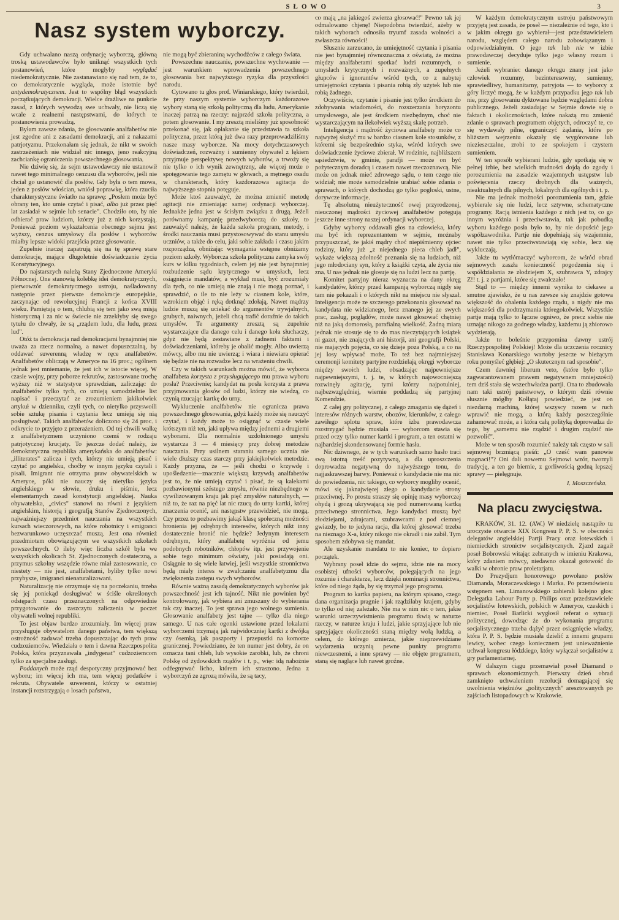SŁOWO 3
Nasz system wyborczy.
Gdy uchwalano naszą ordynację wyborczą, główną troską ustawodawców było uniknąć wszystkich tych postanowień, które mogłyby wyglądać niedemokratycznie. Nie zastanawiano się nad tem, że to, co demokratycznie wygląda, może istotnie być antydemokratycznem. Jest to wspólny błąd wszystkich początkujących demokracji. Wielce drażliwe na punkcie zasad, z których wywodzą swe uchwały, nie liczą się wcale z realnemi następstwami, do których te postanowienia prowadzą.
Byłam zawsze zdania, że głosowanie analfabetów nie jest zgodne ani z zasadami demokracji, ani z nakazami patrjotyzmu. Przekonałam się jednak, że nikt w swoich zastrzeżeniach nie widział nic innego, jeno reakcyjną zachciankę ograniczenia powszechnego głosowania.
Nie dziwię się, że sejm ustawodawczy nie ustanowił nawet tego minimalnego cenzusu dla wyborców, jeśli nie chciał go ustanowić dla posłów. Gdy była o tem mowa, jeden z posłów włościan, wniósł poprawkę, która rzuciła charakterystyczne światło na sprawę: „Posłem może być obrany ten, kto umie czytać i pisać, albo już przez pięć lat zasiadał w sejmie lub senacie". Chodziło oto, by nie odbierać praw ludziom, którzy już z nich korzystają. Ponieważ poziom wykształcenia obecnego sejmu jest wyższy, cenzus umysłowy dla posłów i wyborców miałby lepsze widoki przejścia przez głosowanie.
Zupełnie inaczej zapatrują się na tę sprawę stare demokracje, mające długoletnie doświadczenie życia Konstytucyjnego.
Do najstarszych należą Stany Zjednoczone Ameryki Północnej. One stanowią kolebkę idei demokratycznych, pierwowzór demokratycznego ustroju, naśladowany następnie przez pierwsze demokracje europejskie, zaczynając od rewolucyjnej Francji z końca XVIII wieku. Pamiętają o tem, chlubią się tem jako swą misją historyczną i za nic w świecie nie zrzekłyby się swego tytułu do chwały, że są „rządem ludu, dla ludu, przez lud".
Otóż ta demokracja nad demokracjami bynajmniej nie uważa za rzecz normalną, a nawet dopuszczalną, by oddawać suwerenną władzę w ręce analfabetów. Analfabetów obliczają w Ameryce na 16 proc.; ogólnem jednak jest mniemanie, że jest ich w istocie więcej. W czasie wojny, przy poborze rekrutów, zastosowane trochę wyższy niż w statystyce sprawdzian, zaliczając do analfabetów tylko tych, co umieją samodzielnie list napisać i przeczytać ze zrozumieniem jakikolwiek artykuł w dzienniku, czyli tych, co nietylko przyswoili sobie sztukę pisania i czytania lecz umieją się nią posługiwać. Takich analfabetów doliczono się 24 proc. i odkrycie to przyjęto z przerażeniem. Od tej chwili walkę z analfabetyzmem uczyniono czemś w rodzaju patrjotycznej krucjaty. To jeszcze dodać należy, że demokratyczna republika amerykańska do analfabetów: „illiterates" zalicza i tych, którzy nie umieją pisać i czytać po angielsku, choćby w innym języku czytali i pisali. Imigrant nie otrzyma praw obywatelskich w Ameryce, póki nie nauczy się nietylko języka angielskiego w słowie, druku i piśmie, lecz elementarnych zasad konstytucji angielskiej. Nauka obywatelska, „civics" stanowi na równi z językiem angielskim, historją i geografją Stanów Zjednoczonych, najważniejszy przedmiot nauczania na wszystkich kursach wieczorowych, na które robotnicy i emigranci bezwarunkowo uczęszczać muszą. Jest ona również przedmiotem obowiązującym we wszystkich szkołach powszechnych. O ileby więc liczba szkół była we wszystkich okolicach St. Zjednoczonych dostateczną, a przymus szkolny wszędzie równe miał zastosowanie, co niestety — nie jest, analfabetami, byliby tylko nowi przybysze, imigranci nienaturalizowani.
Naturalizację nie otrzymuje się na poczekaniu, trzeba się jej poniekąd dosługiwać w ściśle określonych odstępach czasu przeznaczonych na odpowiednie przygotowanie do zaszczytu zaliczenia w poczet obywateli wolnej republiki.
To jest objaw bardzo zrozumiały. Im więcej praw przysługuje obywatelom danego państwa, tem większą ostrożność zadawać trzeba dopuszczając do tych praw cudzoziemców. Wiedziała o tem i dawna Rzeczpospolita Polska, która przyznawała „indygenat" cudzoziemcom tylko za specjalne zasługi.
Poddanych może rząd despotyczny przyjmować bez wyboru; im więcej ich ma, tem więcej podatków i rekruta. Obywatele suwerenni, którzy w ostatniej instancji rozstrzygają o losach państwa,
nie mogą być zbieraniną wychodźców z całego świata.
Powszechne nauczanie, powszechne wychowanie — jest warunkiem wprowadzenia powszechnego głosowania bez najwyższego ryzyka dla przyszłości narodu.
Cytowano tu głos prof. Winiarskiego, który twierdził, że przy naszym systemie wyborczym każdorazowe wybory staną się szkołą polityczną dla ludu. Amerykanie inaczej patrzą na rzeczy: najprzód szkoła polityczna, a potem głosowanie. I my zresztą mieliśmy już sposobność przekonać się, jak opłakanie się przedstawia ta szkoła polityczna, przez którą już dwa razy przeprowadziliśmy nasze masy wyborcze. Na mocy dotychczasowych doświadczeń, rozważny i sumienny obywatel z lękiem przyjmuje perspektywę nowych wyborów, a trwoży się nie tylko o ich wynik zewnętrzny, ale więcej może o spotęgowanie tego zamętu w głowach, a mętnego osadu w charakterach, który każdorazowa agitacja do najwyższego stopnia potęguje.
Może ktoś zauważyć, że można zmienić metodę agitacji nie zmieniając samej ordynacji wyborczej. Jednakże jedna jest w ścisłym związku z drugą. Jeżeli porównamy kampanję przedwyborczą do szkoły, to zauważyć należy, że każda szkoła program, metody, i środki nauczania musi przystosowywać do stanu umysłu uczniów, a także do celu, jaki sobie zakłada i czasu jakim rozporządza, obniżając wymagania wstępne obniżamy poziom szkoły. Wyborcza szkoła polityczna zamyka swój kurs w kilku tygodniach, celem jej nie jest bynajmniej rozbudzenie sądu krytycznego w umysłach, lecz osiągnięcie mandatów, a wykład musi, być zrozumiały dla tych, co nie umieją nie znają i nie mogą poznać, i sprawdzić, o ile to nie leży w ciasnem kole, które, wzrokiem objąć i ręką dotknąć zdołają. Nawet mądrzy ludzie muszą się uciekać do argumentów trywjalnych, grubych, naiwnych, jeżeli chcą trafić doraźnie do takich umysłów. Te argumenty zresztą są zupełnie wystarczające dla danego celu i danego koła słuchaczy, gdyż nie będą zestawiane z żadnemi faktami i doświadczeniami, któreby je obalić mogły. Albo uwierzą mówcy, albo mu nie uwierzą; i wiara i niewiara opierać się będzie nie na rozwadze lecz na wrażeniu chwili.
Czy w takich warunkach można mówić, że wyborca analfabeta korzysta z przysługującego mu prawa wyboru posła? Przeciwnie; kandydat na posła korzysta z prawa przyjmowania głosów od ludzi, którzy nie wiedzą, co czynią rzucając kartkę do urny.
Wykluczenie analfabetów nie ogranicza prawa powszechnego głosowania, gdyż każdy może się nauczyć czytać, i każdy może to osiągnąć w czasie wiele krótszym niż ten, jaki upływa między jednemi a drugiemi wyborami. Dla normalnie uzdolnionego umysłu wystarcza 3 — 4 miesięcy przy dobrej metodzie nauczania. Przy usilnem staraniu samego ucznia nie wiele dłuższy czas starczy przy jakiejkolwiek metodzie. Każdy przyzna, że — jeśli chodzi o krzywdę i upośledzenie—znacznie większą krzywdą analfabetów jest to, że nie umieją czytać i pisać, że są kalekami pozbawionymi szóstego zmysłu, równie niezbędnego w cywilizowanym kraju jak pięć zmysłów naturalnych, — niż to, że raz na pięć lat nic rzucą do urny kartki, której znaczenia ocenić, ani następstw przewidzieć, nie mogą. Czy przez to pozbawimy jakąś klasę społeczną możności bronienia jej odrębnych interesów, których nikt inny dostatecznie bronić nie będzie? Jedynym interesem odrębnym, który analfabetę wyróżnia od jemu podobnych robotników, chłopów itp. jest przywojenie sobie tego minimum oświaty, jaki posiadają oni. Osiągnie to się wiele łatwiej, jeśli wszystkie stronnictwa będą miały interes w zwalczaniu analfabetyzmu dla zwiększenia zastępu swych wyborców.
Równie ważną zasadą demokratycznych wyborów jak powszechność jest ich tajność. Nikt nie powinien być kontrolowany, jak wybiera ani zmuszany do wybierania tak czy inaczej. To jest sprawa jego wolnego sumienia. Głosowanie analfabety jest tajne — tylko dla niego samego. U nas całe ogonki ustawione przed lokalami wyborczemi trzymają jak najwidoczniej kartki z dwójką czy ósemką, jak paszporty i przepustki na komorze granicznej. Powiedziano, że ten numer jest dobry, że on oznacza tani chleb, lub wysokie zarobki, lub, że chroni Polskę od żydowskich rządów i t. p., więc idą nabożnie odźegnywać licho, którem ich straszono. Jedna z wyborczyń ze zgrozą mówiła, że są tacy,
co mają „na jakiegoś zwierza głosować!" Pewno tak jej odmalowano chjenę! Niepodobna twierdzić, ażeby w takich wyborach odnosiła tryumf zasada wolności a zwłaszcza równości!
Słusznie zarzucano, że umiejętność czytania i pisania nie jest bynajmniej równoznaczna z oświatą, że można między analfabetami spotkać ludzi rozumnych, o umysłach krytycznych i rozważnych, a zupełnych głupców i ignorantów wśród tych, co z nabytej umiejętności czytania i pisania robią zły użytek lub nie robią żadnego.
Oczywiście, czytanie i pisanie jest tylko środkiem do zdobywania wiadomości, do rozszerzania horyzontu umysłowego, ale jest środkiem niezbędnym, choć nie wystarczającym na ilekolwiek wyższą skalę potrzeb.
Inteligencja i mądrość życiowa analfabety może co najwyżej służyć mu w bardzo ciasnem kole stosunków, z któremi się bezpośrednio styka, wśród których swe doświadczenie życiowe zbierał. W rodzinie, najbliższem sąsiedztwie, w gminie, parafji — może on być pożytecznym doradcą i czasem nawet rzeczoznawcą. Nie może on jednak mieć zdrowego sądu, o tem czego nie widział; nie może samodzielnie urabiać sobie zdania o sprawach, o których dochodzą go tylko pogłoski, ustne, dorywcze informacje.
Tę absolutną nieużyteczność owej przyrodzonej, nieuczonej mądrości życiowej analfabetów potęgują jeszcze inne strony naszej ordynacji wyborczej.
Gdyby wyborcy oddawali głos na człowieka, który ma być ich reprezentantem w sejmie, możnaby przypuszczać, że jakiś mądry choć niepiśmienny ojciec rodziny, który już „z niejednego pieca chleb jadł", wykaże większą zdolność poznania się na ludziach, niż jego młodociany syn, który z książki czyta, ale życia nie zna. U nas jednak nie głosuje się na ludzi lecz na partję.
Komitet partyjny nieraz wyznacza na dany okręg kandydatów, którzy przed kampanją wyborczą nigdy się tam nie pokazali i o których nikt na miejscu nie słyszał. Inteligencja może ze szczerego przekonania głosować na kandydata nie widzianego, lecz znanego jej ze swych prac, zasług, poglądów, może nawet głosować chętniej niż na jaką domorosłą, parafialną wielkość. Żadną miarą jednak nie stosuje się to do mas nieczytających książek ni gazet, nie znających ani historji, ani geografji Polski, nie mających pojęcia, co się dzieje poza Polską, a co na jej losy wpływać może. To też bez najmniejszej ceremonji komitety partyjne rozdzielają okręgi wyborcze między swoich ludzi, obsadzając najpewniejsze najpewniejszymi, t. j. te, w których najowocniejszą rozwinęły agitację, tymi którzy najpotulniej, najbezwzględniej, wiernie poddadzą się partyjnej Komendzie.
Z całej gry politycznej, z całego zmagania się dążeń i interesów różnych warstw, obozów, kierunków, z całego zawiłego splotu spraw, które izba prawodawcza rozstrzygać będzie musiała — wyborcom stawia się przed oczy tylko numer kartki i program, a ten ostatni w najbardziej skondensowanej formie hasła.
Nic dziwnego, że w tych warunkach samo hasło traci swą istotną treść pozytywną, a dla uproszczenia doprowadza negatywną do najwyższego tonu, do najjaskrawszej barwy. Ponieważ o kandydacie nie ma nic do powiedzenia, nic takiego, co wyborcy mogliby ocenić, mówi się jaknajwięcej złego o kandydacie strony przeciwnej. Po prostu straszy się opinję masy wyborczej ohydą i grozą ukrywającą się pod numerowaną kartką przeciwnego stronnictwa. Jego kandydaci muszą być złodziejami, zdrajcami, szubrawcami z pod ciemnej gwiazdy, bo to jedyna racja, dla której głosować trzeba na nieznago X-a, który nikogo nie okradł i nie zabił. Tym sposobem zdobywa się mandat.
Ale uzyskanie mandatu to nie koniec, to dopiero początek.
Wybrany poseł idzie do sejmu, idzie nie na mocy osobistej ufności wyborców, polegających na jego rozumie i charakterze, lecz dzięki nominacji stronnictwa, które od niego żąda, by się trzymał jego programu.
Program to kartka papieru, na którym spisano, czego dana organizacja pragnie i jak rządziłaby krajem, gdyby to tylko od niej zależało. Nie ma w nim nic o tem, jakie warunki urzeczywistnienia programu tkwią w naturze rzeczy, w naturze kraju i ludzi, jakie sprzyjające lub nie sprzyjające okoliczności staną między wolą ludzką, a celem, do którego zmierza, jakie nieprzewidziane wydarzenia uczynią pewne punkty programu niewczesnemi, a inne sprawy — nie objęte programem, staną się naglące lub nawet groźne.
W każdym demokratycznym ustroju państwowym przyjętą jest zasada, że poseł — niezależnie od tego, kto i w jakim okręgu go wybierał—jest przedstawicielem narodu, względem całego narodu zobowiązanym i odpowiedzialnym. O jego tak lub nie w izbie prawodawczej decyduje tylko jego własny rozum i sumienie.
Jeżeli wybraniec danego okręgu znany jest jako człowiek rozumny, bezinteresowny, sumienny, sprawiedliwy, humanitarny, patryjota — to wyborcy z góry liczyć mogą, że w każdym przypadku jego tak lub nie, przy głosowaniu dyktowane będzie względami dobra publicznego. Jeżeli zasiadając w Sejmie dowie się o faktach i okolicznościach, które nakażą mu zmienić zdanie o sprawach programem objętych, odroczyć te, co się wydawały pilne, ograniczyć żądania, które po bliższem wejrzeniu okazały się wygórowane lub niezieszczalne, zrobi to ze spokojem i czystem sumieniem.
W ten sposób wybierani ludzie, gdy spotkają się w pełnej izbie, bez wielkich trudności dojdą do zgody i porozumienia na zasadzie wzajemnych ustępstw lub poświęcenia rzeczy drobnych dla ważnych, nieaktualnych dla pilnych, lokalnych dla ogólnych i t. p.
Nie ma jednak możności porozumienia tam, gdzie wybierale się nie ludzi, lecz sztywne, schematyczne programy. Racją istnienia każdego z nich jest to, co go innym wyróżnia i przeciwstawia, tak jak pobudką wyboru każdego posła było to, by nie dopuścić jego współzawodnika. Partje nie dopełniają się wzajemnie, nawet nie tylko przeciwstawiają się sobie, lecz się wykluczają.
Jakże tu wytłómaczyć wyborcom, że wśród obrad sejmowych zaszła konieczność pogodzenia się i współdziałania ze złodziejem X, szubrawca Y, zdrajcy Z!! t. j. z partjami, które się zwalczało!
Stąd to — między innemi wynika to ciekawe a smutne zjawisko, że u nas zawsze się znajdzie gotowa większość do obalenia każdego rządu, a nigdy nie ma większości dla podtrzymania któregokolwiek. Wszystkie partje mają tylko to łączne ogniwo, że precz siebie nie uznając nikogo za godnego władzy, każdemu ją zbiorowo wydzierają.
Jakże to boleśnie przypomina dawny ustrój Rzeczypospolitej Polskiej! Może dla uczczenia rocznicy Stanisława Konarskiego wartoby jeszcze w bieżącym roku pomyśleć głębiej: „O skutecznym rad sposobie".
Czem dawniej liberum veto, (które było tylko zagwarantowanem prawem negatywnem mniejszości) tem dziś stała się wszechwładza partji. Ona to zbudowała nam taki ustrój państwowy, o którym dziś równie słusznie mógłby Kołłątaj powiedzieć, że jest on niezdarną machiną, której wszyscy razem w ruch wprawić nie mogą, a którą każdy poszczególnie zahamować może, a i która całą polityką doprowadza do tego, by „samemu nie rządzić i drugim rządzić nie pozwolić".
Może w ten sposób rozumieć należy tak często w sali sejmowej brzmiącą pieśń: „O cześć wam panowie magnaci!"? Oni dali nowemu Sejmowi wzór, tworzyli tradycję, a ten go biernie, z gorliwością godną lepszej sprawy — pielęgnuje.
I. Moszczeńska.
Na placu zwycięstwa.
KRAKÓW, 31. 12. (AW.) W niedzielę nastąpiło tu uroczyste otwarcie XIX Kongresu P. P. S. w obecności delegatów angielskiej Partji Pracy oraz łotewskich i niemieckich stronictw socjalistycznych. Zjazd zagaił poseł Bobrowski witając zebranych w imieniu Krakowa, który zdaniem mówcy, niedawno okazał gotowość do walki w obronie praw proletarjatu.
Do Prezydjum honorowego powołano posłów Diamanda, Moraczewskiego i Marka. Po przemówieniu wstępnem sen. Limanowskiego zabierali kolejno głos: Delegatka Labour Party p. Philips oraz przedstawiciele socjalistów łotewskich, polskich w Ameryce, czeskich i niemiec. Poseł Barlicki wygłosił referat o sytuacji politycznej, dowodząc że do wykonania programu socjalistycznego trzeba dążyć przez osiągnięcie władzy, która P. P. S. będzie musiała dzielić z innemi grupami lewicy, wobec czego koniecznem jest unieważnienie uchwał kongresu łódzkiego, który wyłączał socjalistów z gry parlamentarnej.
W dalszym ciągu przemawiał poseł Diamand o sprawach ekonomicznych. Pierwszy dzień obrad zamknięto uchwaleniem rezolucji domagającej się uwolnienia więźniów „politycznych" aresztowanych po zajściach listopadowych w Krakowie.